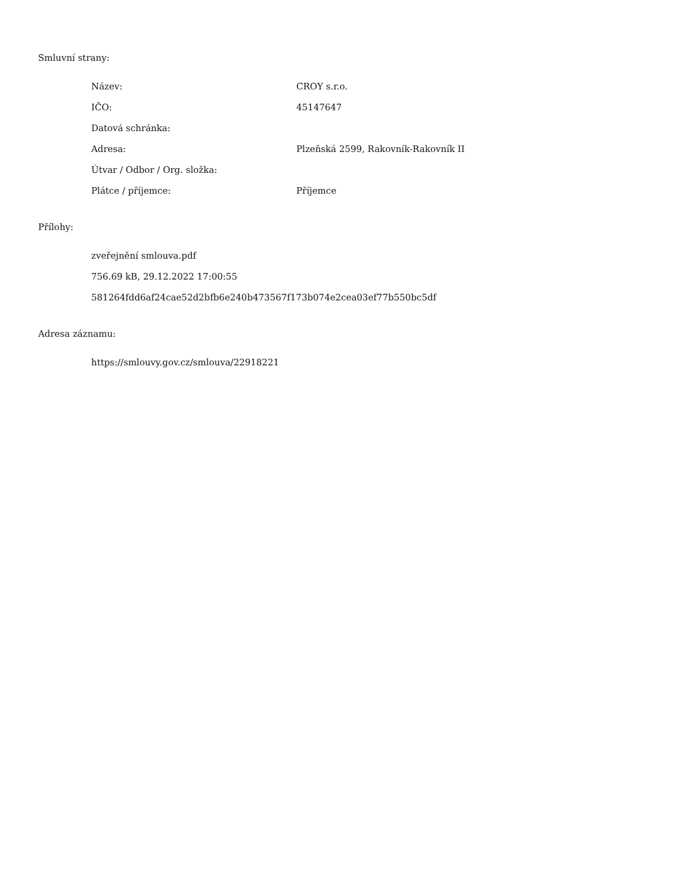Smluvní strany:
| Název: | CROY s.r.o. |
| IČO: | 45147647 |
| Datová schránka: | |
| Adresa: | Plzeňská 2599, Rakovník-Rakovník II |
| Útvar / Odbor / Org. složka: | |
| Plátce / příjemce: | Příjemce |
Přílohy:
zveřejnění smlouva.pdf
756.69 kB, 29.12.2022 17:00:55
581264fdd6af24cae52d2bfb6e240b473567f173b074e2cea03ef77b550bc5df
Adresa záznamu:
https://smlouvy.gov.cz/smlouva/22918221